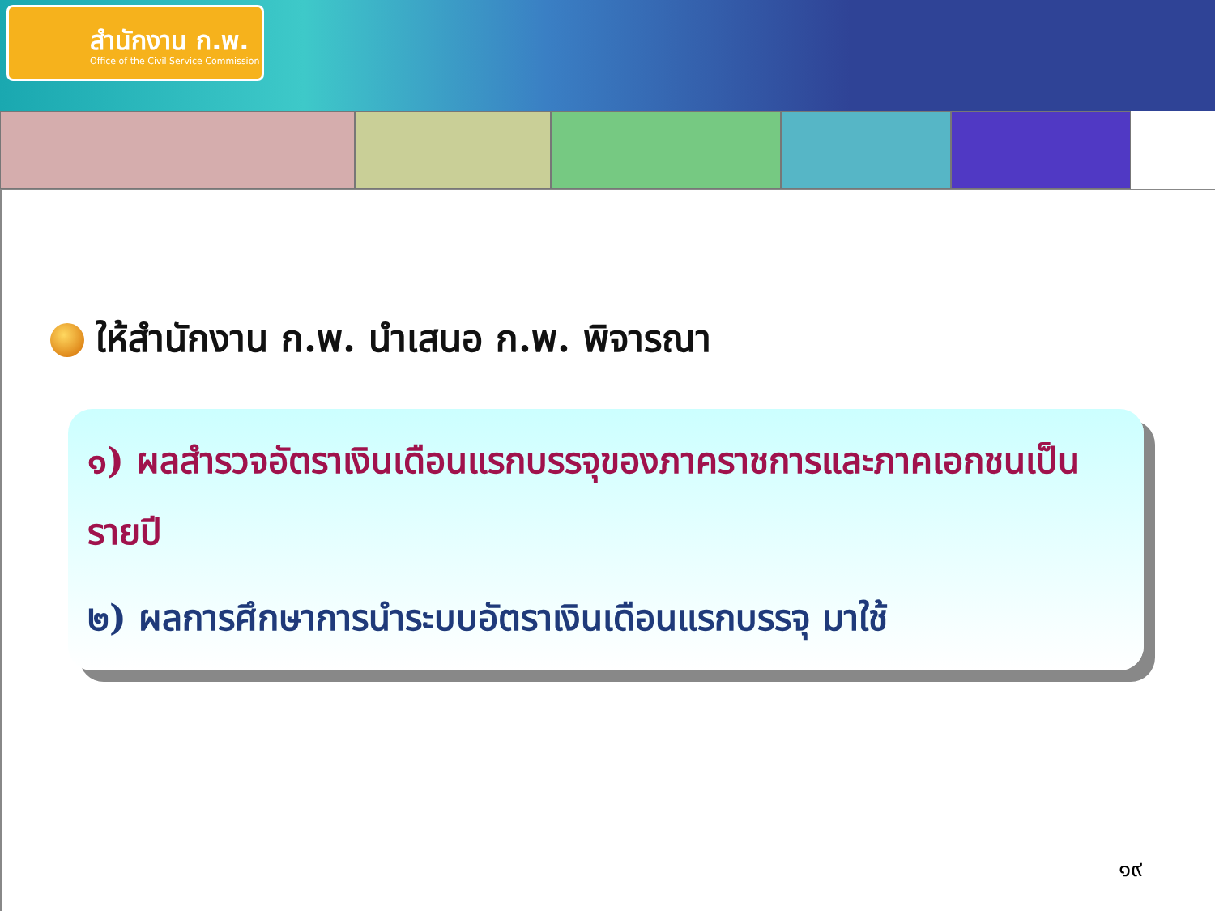สำนักงาน ก.พ.
Office of the Civil Service Commission
ให้สำนักงาน ก.พ. นำเสนอ ก.พ. พิจารณา
๑) ผลสำรวจอัตราเงินเดือนแรกบรรจุของภาคราชการและภาคเอกชนเป็นรายปี
๒) ผลการศึกษาการนำระบบอัตราเงินเดือนแรกบรรจุ มาใช้
๑๙